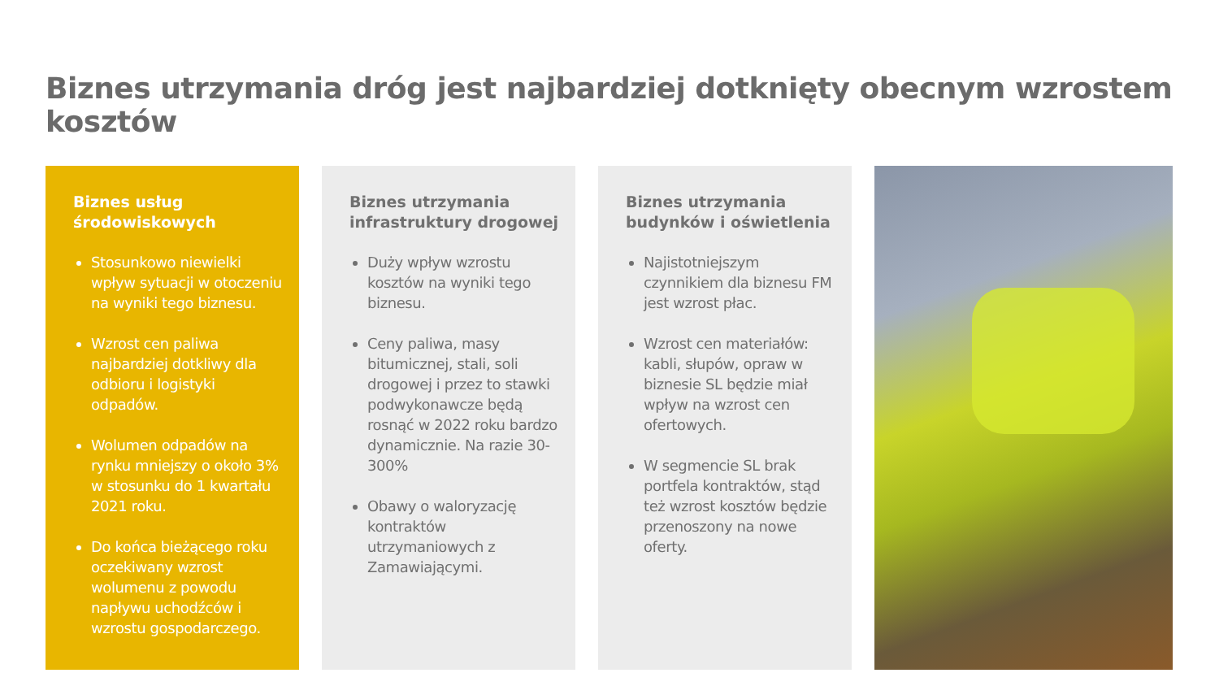Biznes utrzymania dróg jest najbardziej dotknięty obecnym wzrostem kosztów
Biznes usług
środowiskowych
Stosunkowo niewielki wpływ sytuacji w otoczeniu na wyniki tego biznesu.
Wzrost cen paliwa najbardziej dotkliwy dla odbioru i logistyki odpadów.
Wolumen odpadów na rynku mniejszy o około 3% w stosunku do 1 kwartału 2021 roku.
Do końca bieżącego roku oczekiwany wzrost wolumenu z powodu napływu uchodźców i wzrostu gospodarczego.
Biznes utrzymania
infrastruktury drogowej
Duży wpływ wzrostu kosztów na wyniki tego biznesu.
Ceny paliwa, masy bitumicznej, stali, soli drogowej i przez to stawki podwykonawcze będą rosnąć w 2022 roku bardzo dynamicznie. Na razie 30-300%
Obawy o waloryzację kontraktów utrzymaniowych z Zamawiającymi.
Biznes utrzymania
budynków i oświetlenia
Najistotniejszym czynnikiem dla biznesu FM jest wzrost płac.
Wzrost cen materiałów: kabli, słupów, opraw w biznesie SL będzie miał wpływ na wzrost cen ofertowych.
W segmencie SL brak portfela kontraktów, stąd też wzrost kosztów będzie przenoszony na nowe oferty.